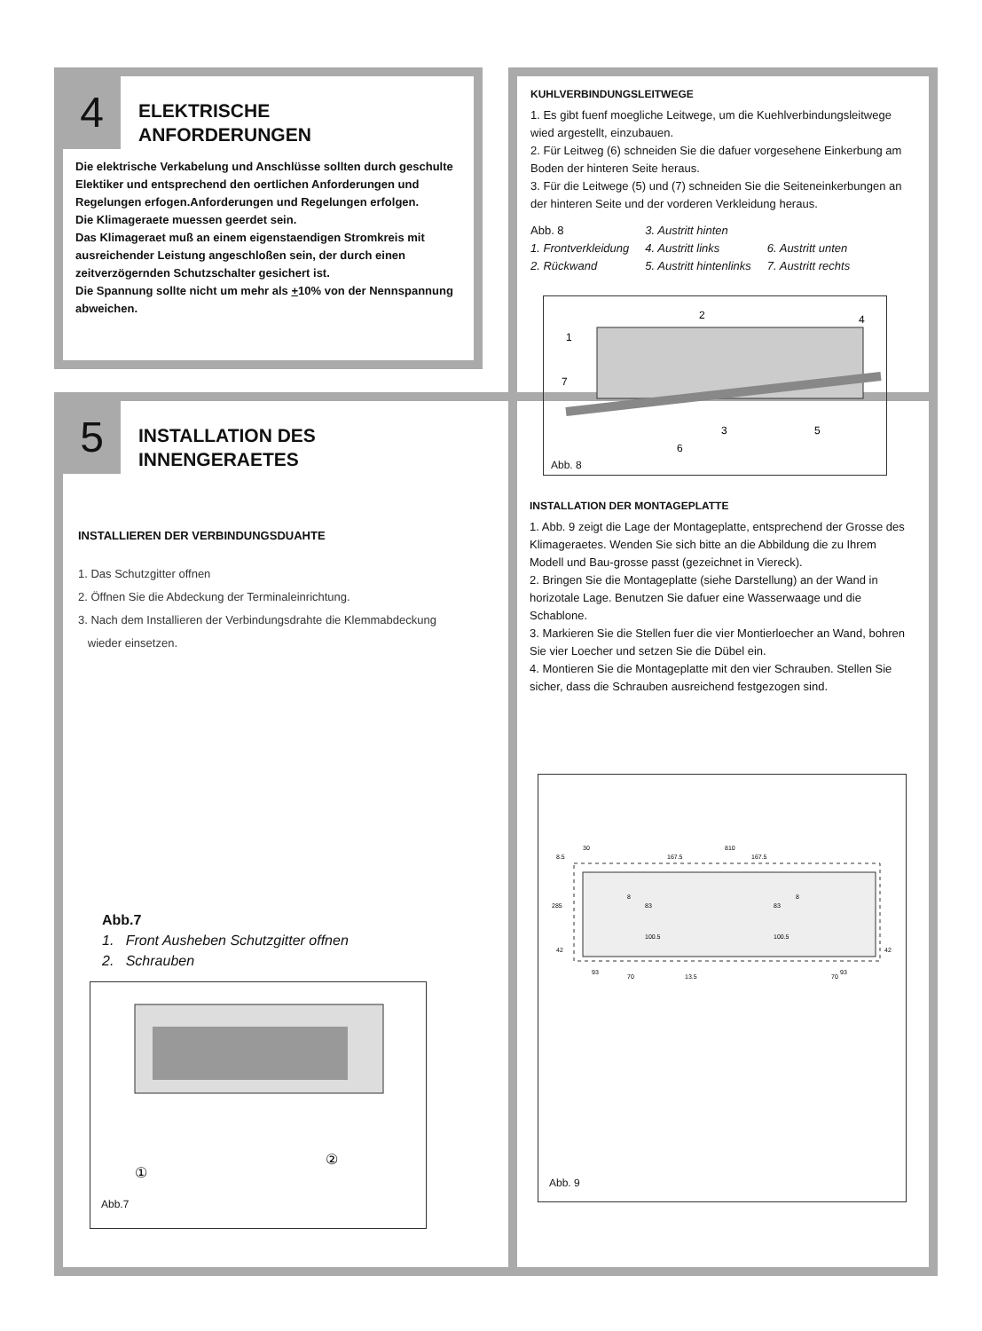4
ELEKTRISCHE
ANFORDERUNGEN
Die elektrische Verkabelung und Anschlüsse sollten durch geschulte Elektiker und entsprechend den oertlichen Anforderungen und Regelungen erfogen.Anforderungen und Regelungen erfolgen.
Die Klimageraete muessen geerdet sein.
Das Klimageraet muß an einem eigenstaendigen Stromkreis mit ausreichender Leistung angeschloßen sein, der durch einen zeitverzögernden Schutzschalter gesichert ist.
Die Spannung sollte nicht um mehr als +10% von der Nennspannung abweichen.
5
INSTALLATION DES
INNENGERAETES
INSTALLIEREN DER VERBINDUNGSDUAHTE
1. Das Schutzgitter offnen
2. Öffnen Sie die Abdeckung der Terminaleinrichtung.
3. Nach dem Installieren der Verbindungsdrahte die Klemmabdeckung
wieder einsetzen.
Abb.7
1. Front Ausheben Schutzgitter offnen
2. Schrauben
①
②
Abb.7
KUHLVERBINDUNGSLEITWEGE
1. Es gibt fuenf moegliche Leitwege, um die Kuehlverbindungsleitwege wied argestellt, einzubauen.
2. Für Leitweg (6) schneiden Sie die dafuer vorgesehene Einkerbung am Boden der hinteren Seite heraus.
3. Für die Leitwege (5) und (7) schneiden Sie die Seiteneinkerbungen an der hinteren Seite und der vorderen Verkleidung heraus.
Abb. 8
1. Frontverkleidung
2. Rückwand
3. Austritt hinten
4. Austritt links
5. Austritt hintenlinks
6. Austritt unten
7. Austritt rechts
1
2
3
4
5
6
7
Abb. 8
INSTALLATION DER MONTAGEPLATTE
1. Abb. 9 zeigt die Lage der Montageplatte, entsprechend der Grosse des Klimageraetes. Wenden Sie sich bitte an die Abbildung die zu Ihrem Modell und Bau-grosse passt (gezeichnet in Viereck).
2. Bringen Sie die Montageplatte (siehe Darstellung) an der Wand in horizotale Lage. Benutzen Sie dafuer eine Wasserwaage und die Schablone.
3. Markieren Sie die Stellen fuer die vier Montierloecher an Wand, bohren Sie vier Loecher und setzen Sie die Dübel ein.
4. Montieren Sie die Montageplatte mit den vier Schrauben. Stellen Sie sicher, dass die Schrauben ausreichend festgezogen sind.
810
30
167.5
167.5
285
42
93
70
13.5
93
83
100.5
83
100.5
8
8
8.5
42
70
Abb. 9